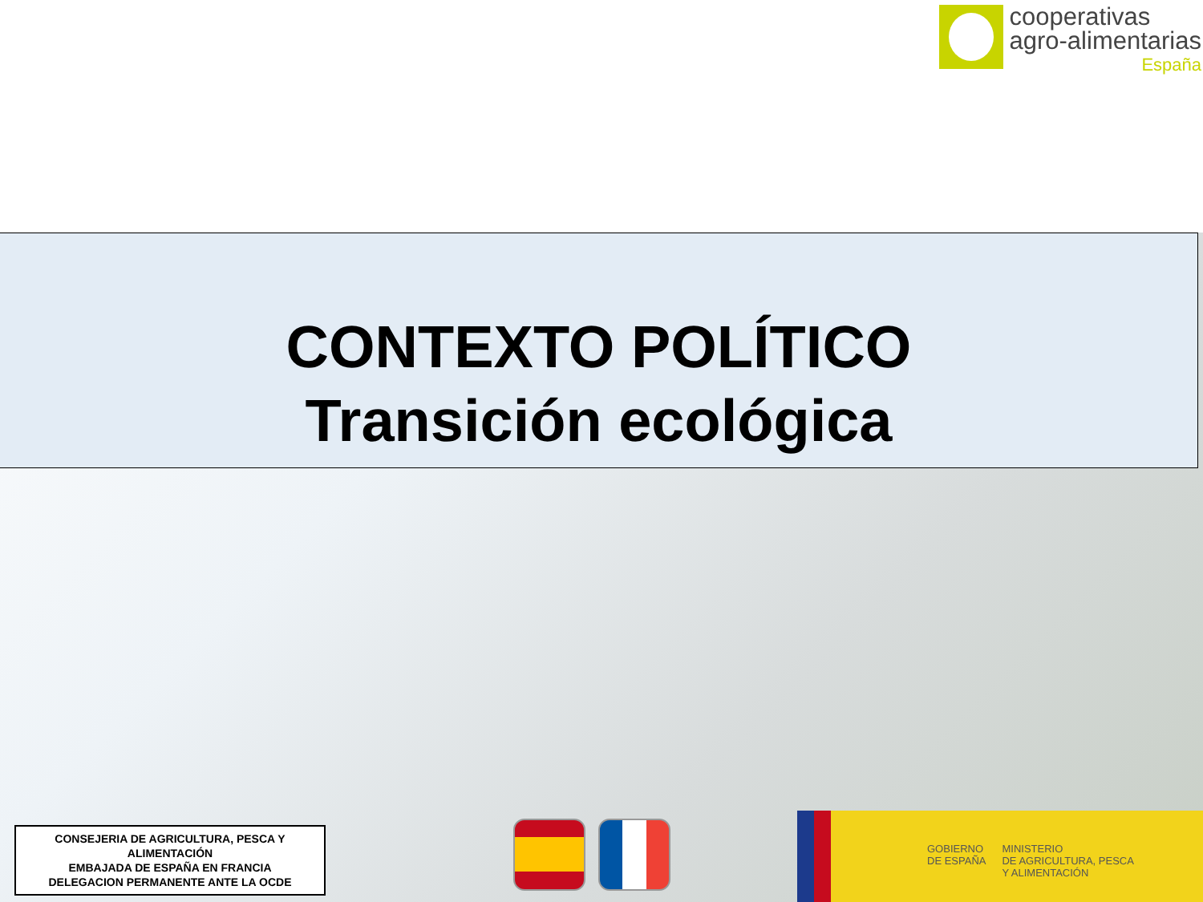cooperativas
agro-alimentarias
España
CONTEXTO POLÍTICO
Transición ecológica
CONSEJERIA DE AGRICULTURA, PESCA Y ALIMENTACIÓN
EMBAJADA DE ESPAÑA EN FRANCIA
DELEGACION PERMANENTE ANTE LA OCDE
GOBIERNO
DE ESPAÑA
MINISTERIO
DE AGRICULTURA, PESCA
Y ALIMENTACIÓN